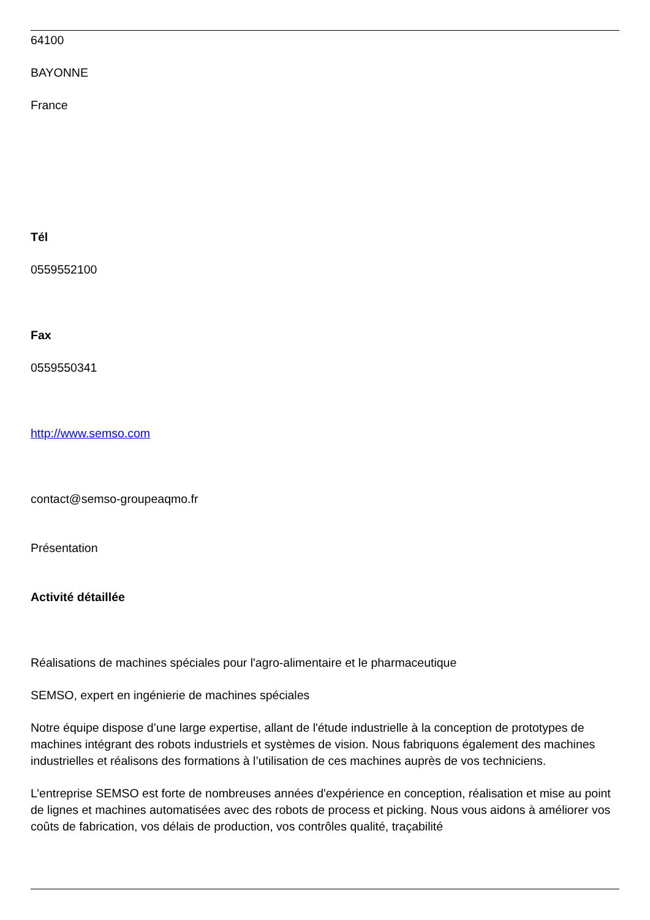64100
BAYONNE
France
Tél
0559552100
Fax
0559550341
http://www.semso.com
contact@semso-groupeaqmo.fr
Présentation
Activité détaillée
Réalisations de machines spéciales pour l'agro-alimentaire et le pharmaceutique
SEMSO, expert en ingénierie de machines spéciales
Notre équipe dispose d’une large expertise, allant de l'étude industrielle à la conception de prototypes de machines intégrant des robots industriels et systèmes de vision. Nous fabriquons également des machines industrielles et réalisons des formations à l’utilisation de ces machines auprès de vos techniciens.
L’entreprise SEMSO est forte de nombreuses années d'expérience en conception, réalisation et mise au point de lignes et machines automatisées avec des robots de process et picking. Nous vous aidons à améliorer vos coûts de fabrication, vos délais de production, vos contrôles qualité, traçabilité